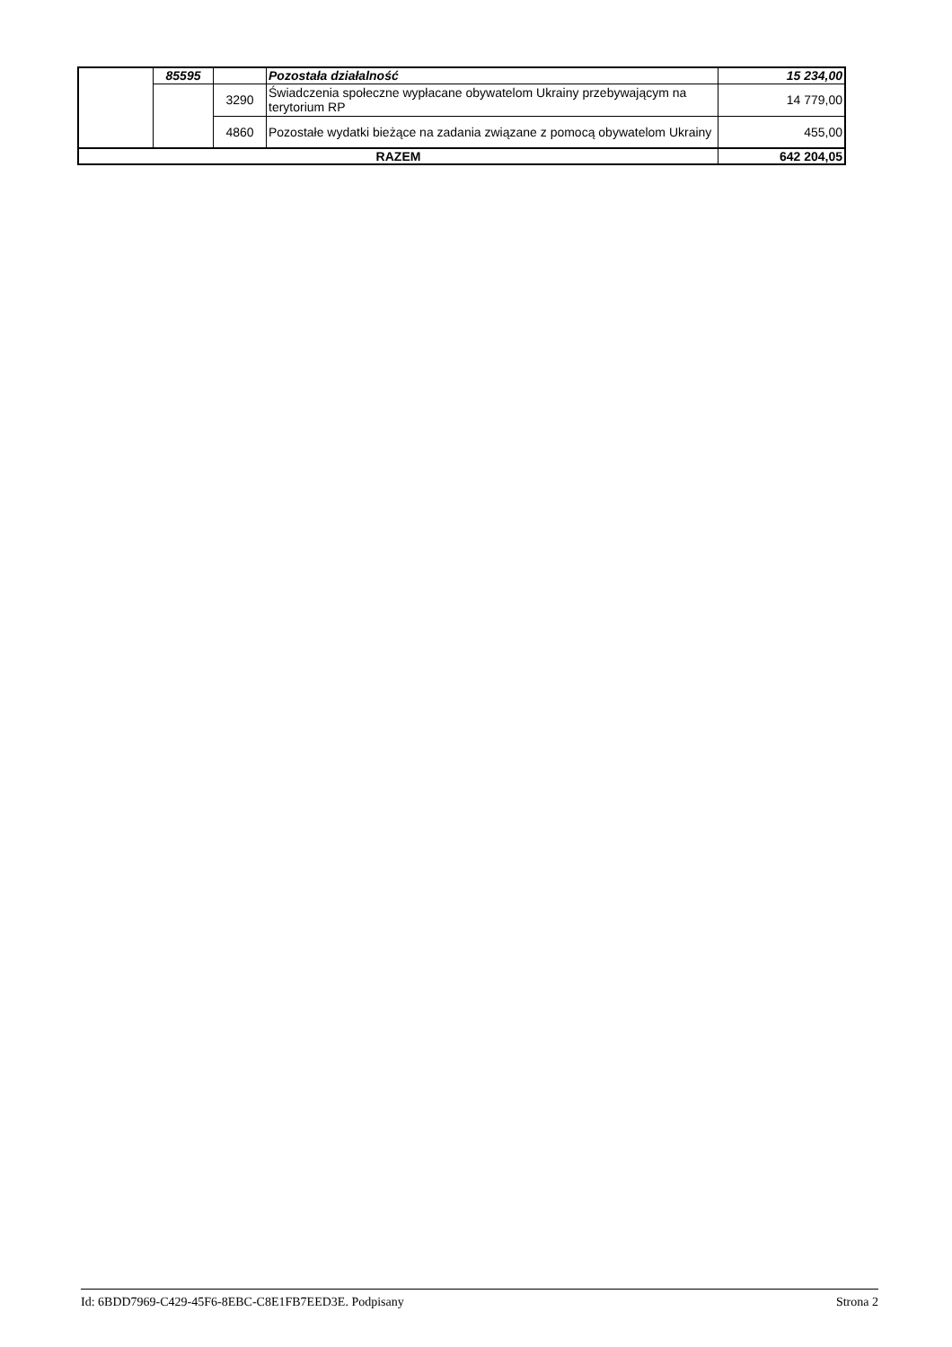| | 85595 | | Pozostała działalność | 15 234,00 |
| | | 3290 | Świadczenia społeczne wypłacane obywatelom Ukrainy przebywającym na terytorium RP | 14 779,00 |
| | | 4860 | Pozostałe wydatki bieżące na zadania związane z pomocą obywatelom Ukrainy | 455,00 |
| RAZEM | | | | 642 204,05 |
Id: 6BDD7969-C429-45F6-8EBC-C8E1FB7EED3E. Podpisany Strona 2